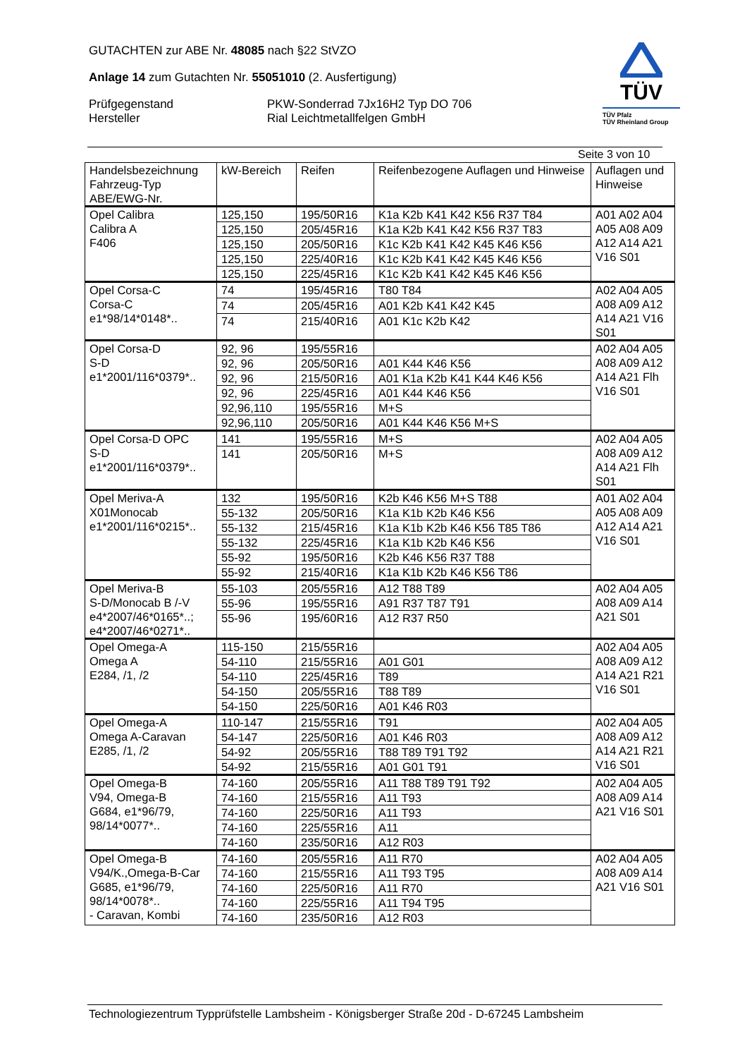GUTACHTEN zur ABE Nr. 48085 nach §22 StVZO
Anlage 14 zum Gutachten Nr. 55051010 (2. Ausfertigung)
Prüfgegenstand PKW-Sonderrad 7Jx16H2 Typ DO 706
Hersteller Rial Leichtmetallfelgen GmbH
TÜV
TÜV Pfalz
TÜV Rheinland Group
Seite 3 von 10
| Handelsbezeichnung Fahrzeug-Typ ABE/EWG-Nr. | kW-Bereich | Reifen | Reifenbezogene Auflagen und Hinweise | Auflagen und Hinweise |
| --- | --- | --- | --- | --- |
| Opel Calibra Calibra A F406 | 125,150 | 195/50R16 | K1a K2b K41 K42 K56 R37 T84 | A01 A02 A04 A05 A08 A09 A12 A14 A21 V16 S01 |
| | 125,150 | 205/45R16 | K1a K2b K41 K42 K56 R37 T83 | |
| | 125,150 | 205/50R16 | K1c K2b K41 K42 K45 K46 K56 | |
| | 125,150 | 225/40R16 | K1c K2b K41 K42 K45 K46 K56 | |
| | 125,150 | 225/45R16 | K1c K2b K41 K42 K45 K46 K56 | |
| Opel Corsa-C Corsa-C e1*98/14*0148*.. | 74 | 195/45R16 | T80 T84 | A02 A04 A05 A08 A09 A12 A14 A21 V16 S01 |
| | 74 | 205/45R16 | A01 K2b K41 K42 K45 | |
| | 74 | 215/40R16 | A01 K1c K2b K42 | |
| Opel Corsa-D S-D e1*2001/116*0379*.. | 92, 96 | 195/55R16 | | A02 A04 A05 A08 A09 A12 A14 A21 Flh V16 S01 |
| | 92, 96 | 205/50R16 | A01 K44 K46 K56 | |
| | 92, 96 | 215/50R16 | A01 K1a K2b K41 K44 K46 K56 | |
| | 92, 96 | 225/45R16 | A01 K44 K46 K56 | |
| | 92,96,110 | 195/55R16 | M+S | |
| | 92,96,110 | 205/50R16 | A01 K44 K46 K56 M+S | |
| Opel Corsa-D OPC S-D e1*2001/116*0379*.. | 141 | 195/55R16 | M+S | A02 A04 A05 A08 A09 A12 A14 A21 Flh S01 |
| | 141 | 205/50R16 | M+S | |
| Opel Meriva-A X01Monocab e1*2001/116*0215*.. | 132 | 195/50R16 | K2b K46 K56 M+S T88 | A01 A02 A04 A05 A08 A09 A12 A14 A21 V16 S01 |
| | 55-132 | 205/50R16 | K1a K1b K2b K46 K56 | |
| | 55-132 | 215/45R16 | K1a K1b K2b K46 K56 T85 T86 | |
| | 55-132 | 225/45R16 | K1a K1b K2b K46 K56 | |
| | 55-92 | 195/50R16 | K2b K46 K56 R37 T88 | |
| | 55-92 | 215/40R16 | K1a K1b K2b K46 K56 T86 | |
| Opel Meriva-B S-D/Monocab B /-V e4*2007/46*0165*..; e4*2007/46*0271*.. | 55-103 | 205/55R16 | A12 T88 T89 | A02 A04 A05 A08 A09 A14 A21 S01 |
| | 55-96 | 195/55R16 | A91 R37 T87 T91 | |
| | 55-96 | 195/60R16 | A12 R37 R50 | |
| Opel Omega-A Omega A E284, /1, /2 | 115-150 | 215/55R16 | | A02 A04 A05 A08 A09 A12 A14 A21 R21 V16 S01 |
| | 54-110 | 215/55R16 | A01 G01 | |
| | 54-110 | 225/45R16 | T89 | |
| | 54-150 | 205/55R16 | T88 T89 | |
| | 54-150 | 225/50R16 | A01 K46 R03 | |
| Opel Omega-A Omega A-Caravan E285, /1, /2 | 110-147 | 215/55R16 | T91 | A02 A04 A05 A08 A09 A12 A14 A21 R21 V16 S01 |
| | 54-147 | 225/50R16 | A01 K46 R03 | |
| | 54-92 | 205/55R16 | T88 T89 T91 T92 | |
| | 54-92 | 215/55R16 | A01 G01 T91 | |
| Opel Omega-B V94, Omega-B G684, e1*96/79, 98/14*0077*.. | 74-160 | 205/55R16 | A11 T88 T89 T91 T92 | A02 A04 A05 A08 A09 A14 A21 V16 S01 |
| | 74-160 | 215/55R16 | A11 T93 | |
| | 74-160 | 225/50R16 | A11 T93 | |
| | 74-160 | 225/55R16 | A11 | |
| | 74-160 | 235/50R16 | A12 R03 | |
| Opel Omega-B V94/K.,Omega-B-Car G685, e1*96/79, 98/14*0078*.. - Caravan, Kombi | 74-160 | 205/55R16 | A11 R70 | A02 A04 A05 A08 A09 A14 A21 V16 S01 |
| | 74-160 | 215/55R16 | A11 T93 T95 | |
| | 74-160 | 225/50R16 | A11 R70 | |
| | 74-160 | 225/55R16 | A11 T94 T95 | |
| | 74-160 | 235/50R16 | A12 R03 | |
Technologiezentrum Typprüfstelle Lambsheim - Königsberger Straße 20d - D-67245 Lambsheim